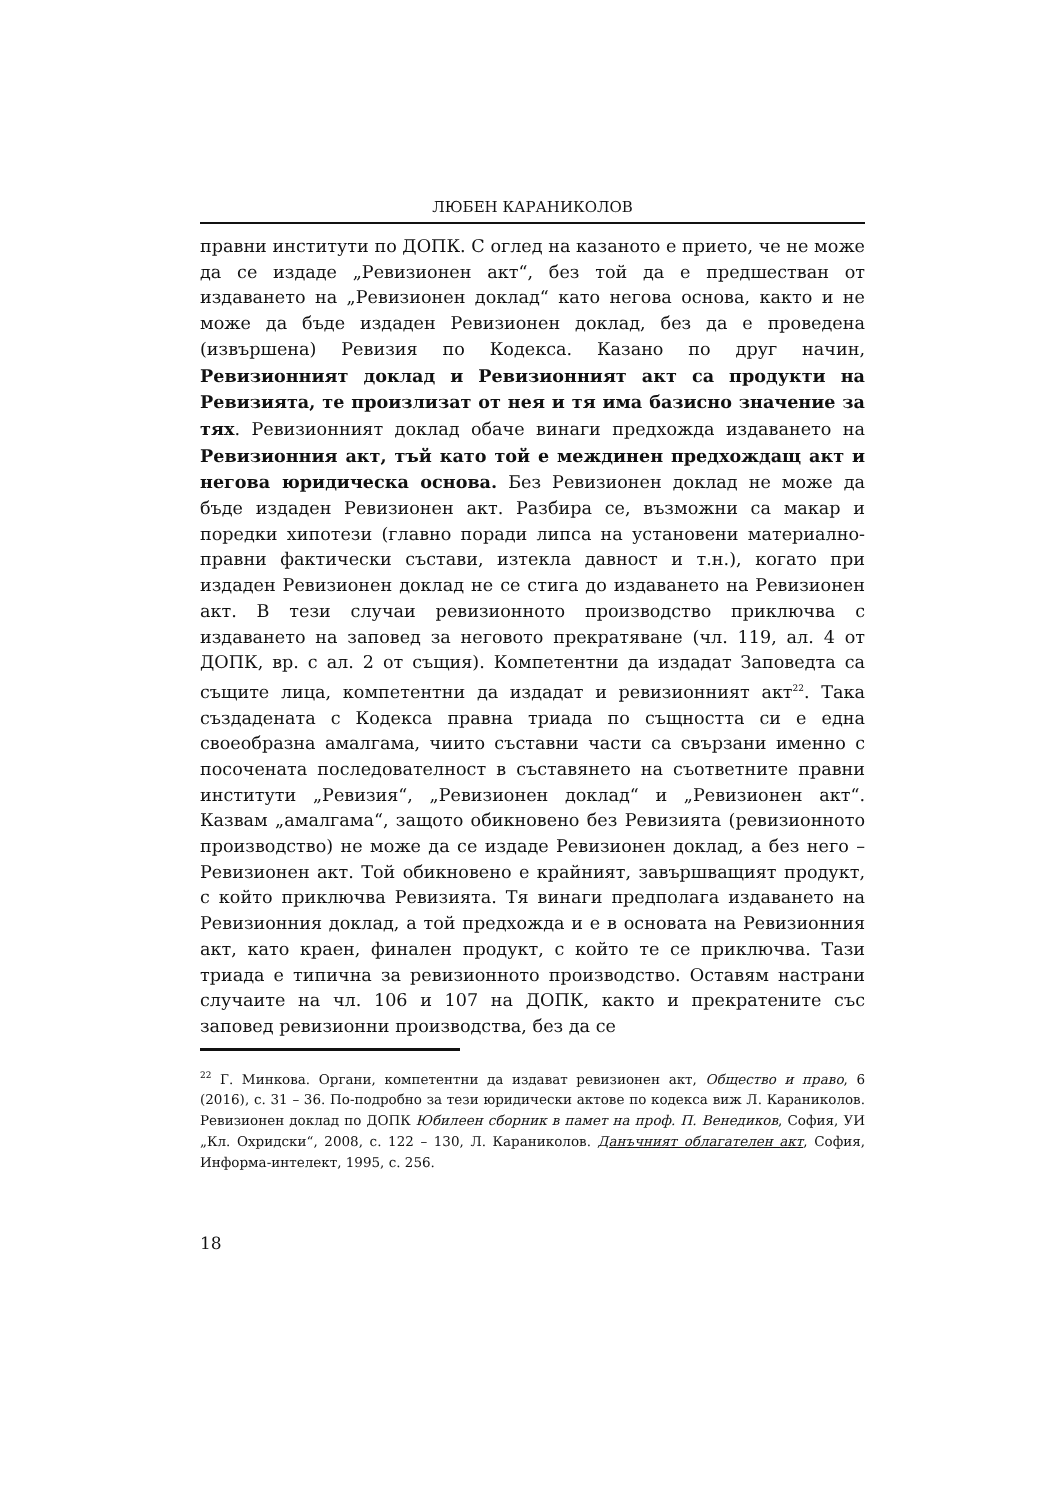ЛЮБЕН КАРАНИКОЛОВ
правни институти по ДОПК. С оглед на казаното е прието, че не може да се издаде „Ревизионен акт“, без той да е предшестван от издаването на „Ревизионен доклад“ като негова основа, както и не може да бъде издаден Ревизионен доклад, без да е проведена (извършена) Ревизия по Кодекса. Казано по друг начин, Ревизионният доклад и Ревизионният акт са продукти на Ревизията, те произлизат от нея и тя има базисно значение за тях. Ревизионният доклад обаче винаги предхожда издаването на Ревизионния акт, тъй като той е междинен предхождащ акт и негова юридическа основа. Без Ревизионен доклад не може да бъде издаден Ревизионен акт. Разбира се, възможни са макар и поредки хипотези (главно поради липса на установени материално-правни фактически състави, изтекла давност и т.н.), когато при издаден Ревизионен доклад не се стига до издаването на Ревизионен акт. В тези случаи ревизионното производство приключва с издаването на заповед за неговото прекратяване (чл. 119, ал. 4 от ДОПК, вр. с ал. 2 от същия). Компетентни да издадат Заповедта са същите лица, компетентни да издадат и ревизионният акт<sup>22</sup>. Така създадената с Кодекса правна триада по същността си е една своеобразна амалгама, чиито съставни части са свързани именно с посочената последователност в съставянето на съответните правни институти „Ревизия“, „Ревизионен доклад“ и „Ревизионен акт“. Казвам „амалгама“, защото обикновено без Ревизията (ревизионното производство) не може да се издаде Ревизионен доклад, а без него – Ревизионен акт. Той обикновено е крайният, завършващият продукт, с който приключва Ревизията. Тя винаги предполага издаването на Ревизионния доклад, а той предхожда и е в основата на Ревизионния акт, като краен, финален продукт, с който те се приключва. Тази триада е типична за ревизионното производство. Оставям настрани случаите на чл. 106 и 107 на ДОПК, както и прекратените със заповед ревизионни производства, без да се
<sup>22</sup> Г. Минкова. Органи, компетентни да издават ревизионен акт, Общество и право, 6 (2016), с. 31 – 36. По-подробно за тези юридически актове по кодекса виж Л. Караниколов. Ревизионен доклад по ДОПК Юбилеен сборник в памет на проф. П. Венедиков, София, УИ „Кл. Охридски“, 2008, с. 122 – 130, Л. Караниколов. Данъчният облагателен акт, София, Информа-интелект, 1995, с. 256.
18